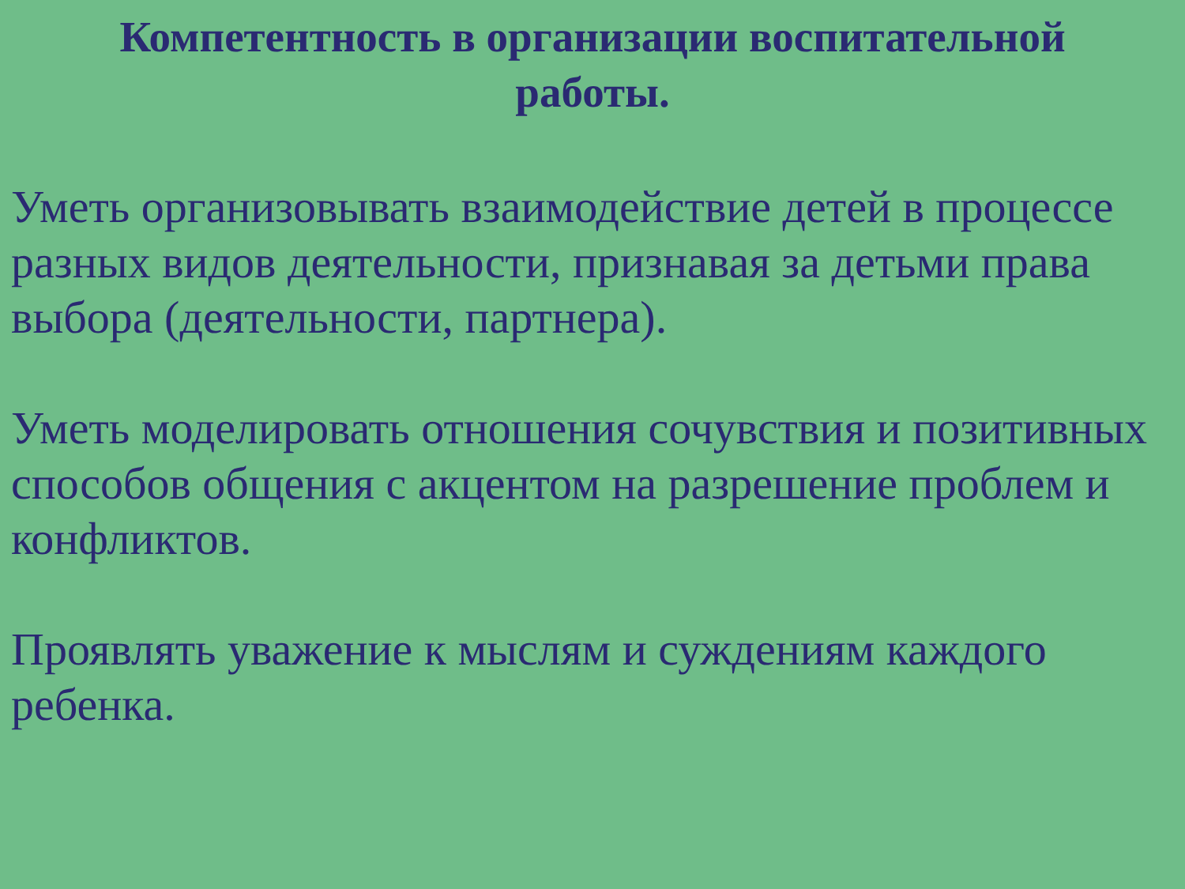Компетентность в организации воспитательной
работы.
Уметь организовывать взаимодействие детей в процессе разных видов деятельности, признавая за детьми права выбора (деятельности, партнера).
Уметь моделировать отношения сочувствия и позитивных способов общения с акцентом на разрешение проблем и конфликтов.
Проявлять уважение к мыслям и суждениям каждого ребенка.